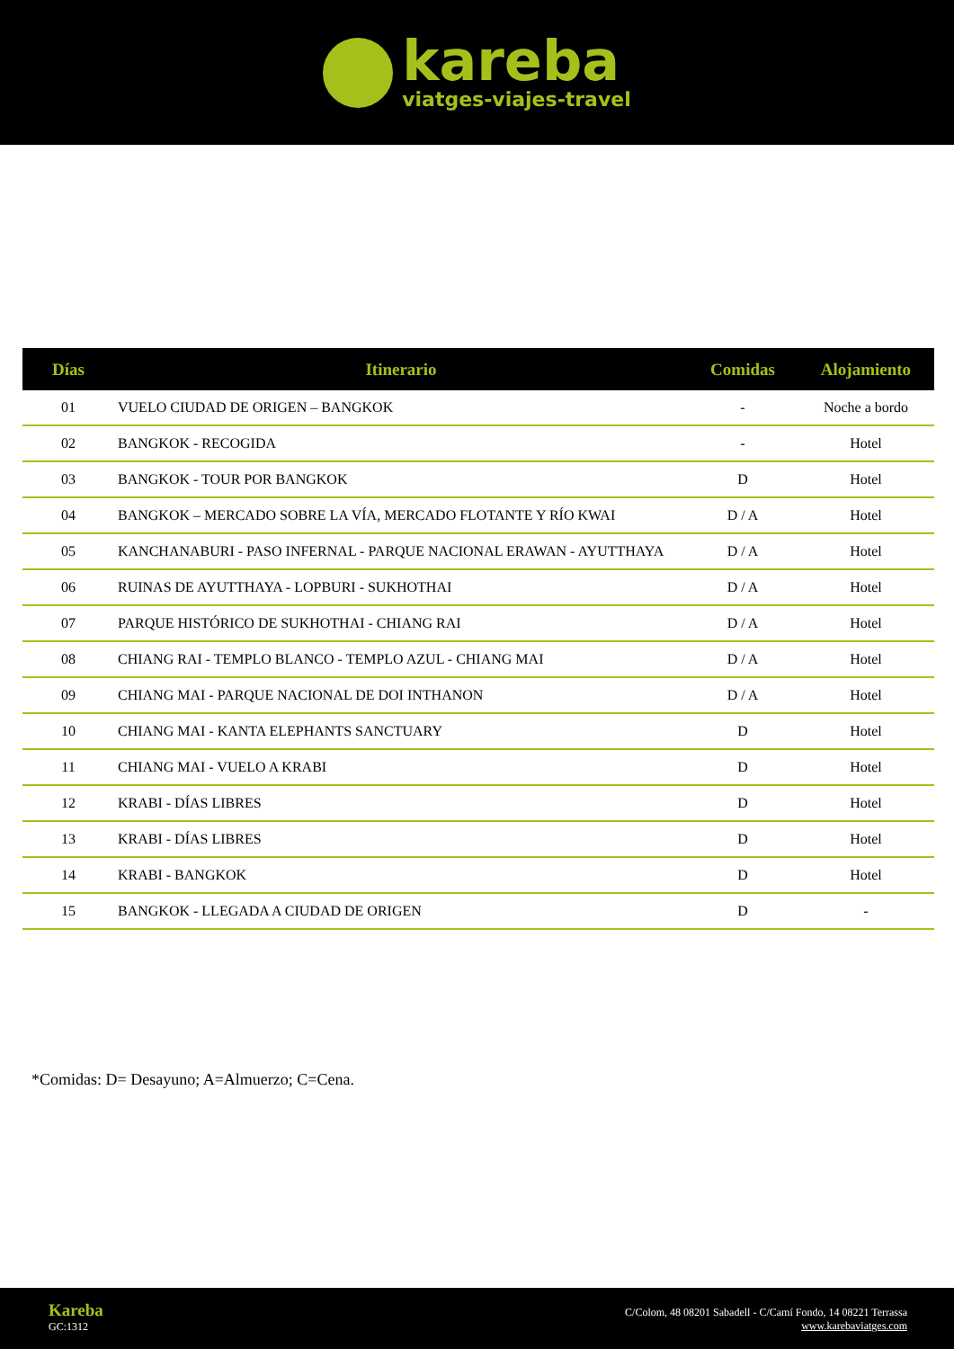kareba
viatges-viajes-travel
| Días | Itinerario | Comidas | Alojamiento |
| --- | --- | --- | --- |
| 01 | VUELO CIUDAD DE ORIGEN – BANGKOK | - | Noche a bordo |
| 02 | BANGKOK - RECOGIDA | - | Hotel |
| 03 | BANGKOK - TOUR POR BANGKOK | D | Hotel |
| 04 | BANGKOK – MERCADO SOBRE LA VÍA, MERCADO FLOTANTE Y RÍO KWAI | D / A | Hotel |
| 05 | KANCHANABURI - PASO INFERNAL - PARQUE NACIONAL ERAWAN - AYUTTHAYA | D / A | Hotel |
| 06 | RUINAS DE AYUTTHAYA - LOPBURI - SUKHOTHAI | D / A | Hotel |
| 07 | PARQUE HISTÓRICO DE SUKHOTHAI - CHIANG RAI | D / A | Hotel |
| 08 | CHIANG RAI - TEMPLO BLANCO - TEMPLO AZUL - CHIANG MAI | D / A | Hotel |
| 09 | CHIANG MAI - PARQUE NACIONAL DE DOI INTHANON | D / A | Hotel |
| 10 | CHIANG MAI - KANTA ELEPHANTS SANCTUARY | D | Hotel |
| 11 | CHIANG MAI - VUELO A KRABI | D | Hotel |
| 12 | KRABI - DÍAS LIBRES | D | Hotel |
| 13 | KRABI - DÍAS LIBRES | D | Hotel |
| 14 | KRABI - BANGKOK | D | Hotel |
| 15 | BANGKOK - LLEGADA A CIUDAD DE ORIGEN | D | - |
*Comidas: D= Desayuno; A=Almuerzo; C=Cena.
Kareba
GC:1312
C/Colom, 48 08201 Sabadell - C/Camí Fondo, 14 08221 Terrassa
www.karebaviatges.com